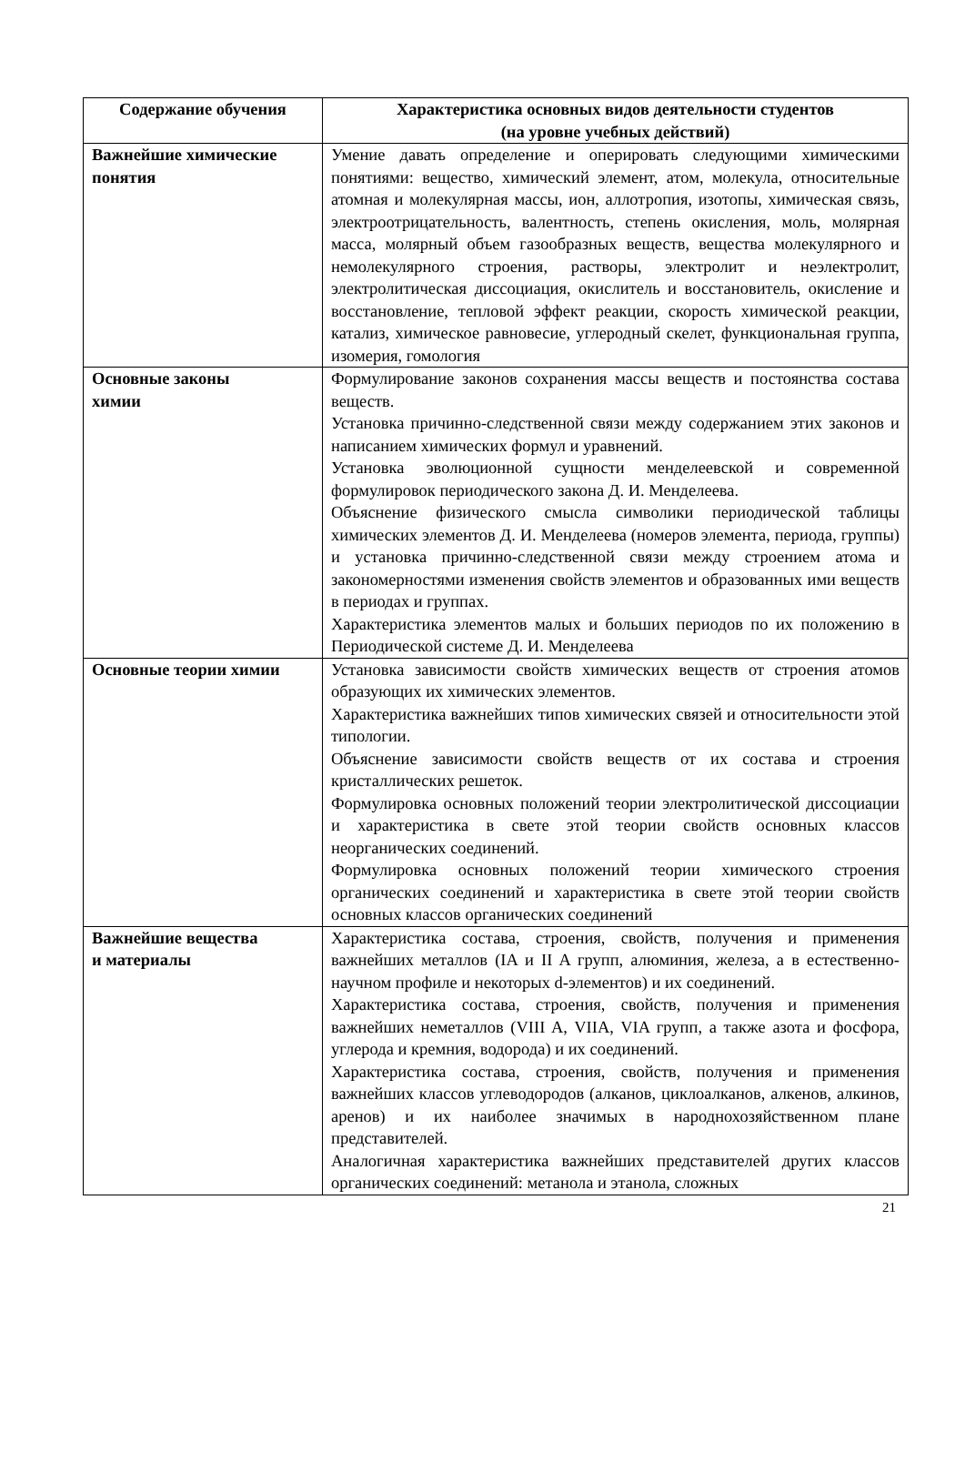| Содержание обучения | Характеристика основных видов деятельности студентов (на уровне учебных действий) |
| --- | --- |
| Важнейшие химические понятия | Умение давать определение и оперировать следующими химическими понятиями: вещество, химический элемент, атом, молекула, относительные атомная и молекулярная массы, ион, аллотропия, изотопы, химическая связь, электроотрицательность, валентность, степень окисления, моль, молярная масса, молярный объем газообразных веществ, вещества молекулярного и немолекулярного строения, растворы, электролит и неэлектролит, электролитическая диссоциация, окислитель и восстановитель, окисление и восстановление, тепловой эффект реакции, скорость химической реакции, катализ, химическое равновесие, углеродный скелет, функциональная группа, изомерия, гомология |
| Основные законы химии | Формулирование законов сохранения массы веществ и постоянства состава веществ. Установка причинно-следственной связи между содержанием этих законов и написанием химических формул и уравнений. Установка эволюционной сущности менделеевской и современной формулировок периодического закона Д. И. Менделеева. Объяснение физического смысла символики периодической таблицы химических элементов Д. И. Менделеева (номеров элемента, периода, группы) и установка причинно-следственной связи между строением атома и закономерностями изменения свойств элементов и образованных ими веществ в периодах и группах. Характеристика элементов малых и больших периодов по их положению в Периодической системе Д. И. Менделеева |
| Основные теории химии | Установка зависимости свойств химических веществ от строения атомов образующих их химических элементов. Характеристика важнейших типов химических связей и относительности этой типологии. Объяснение зависимости свойств веществ от их состава и строения кристаллических решеток. Формулировка основных положений теории электролитической диссоциации и характеристика в свете этой теории свойств основных классов неорганических соединений. Формулировка основных положений теории химического строения органических соединений и характеристика в свете этой теории свойств основных классов органических соединений |
| Важнейшие вещества и материалы | Характеристика состава, строения, свойств, получения и применения важнейших металлов (IA и II A групп, алюминия, железа, а в естественно-научном профиле и некоторых d-элементов) и их соединений. Характеристика состава, строения, свойств, получения и применения важнейших неметаллов (VIII A, VIIA, VIA групп, а также азота и фосфора, углерода и кремния, водорода) и их соединений. Характеристика состава, строения, свойств, получения и применения важнейших классов углеводородов (алканов, циклоалканов, алкенов, алкинов, аренов) и их наиболее значимых в народнохозяйственном плане представителей. Аналогичная характеристика важнейших представителей других классов органических соединений: метанола и этанола, сложных |
21